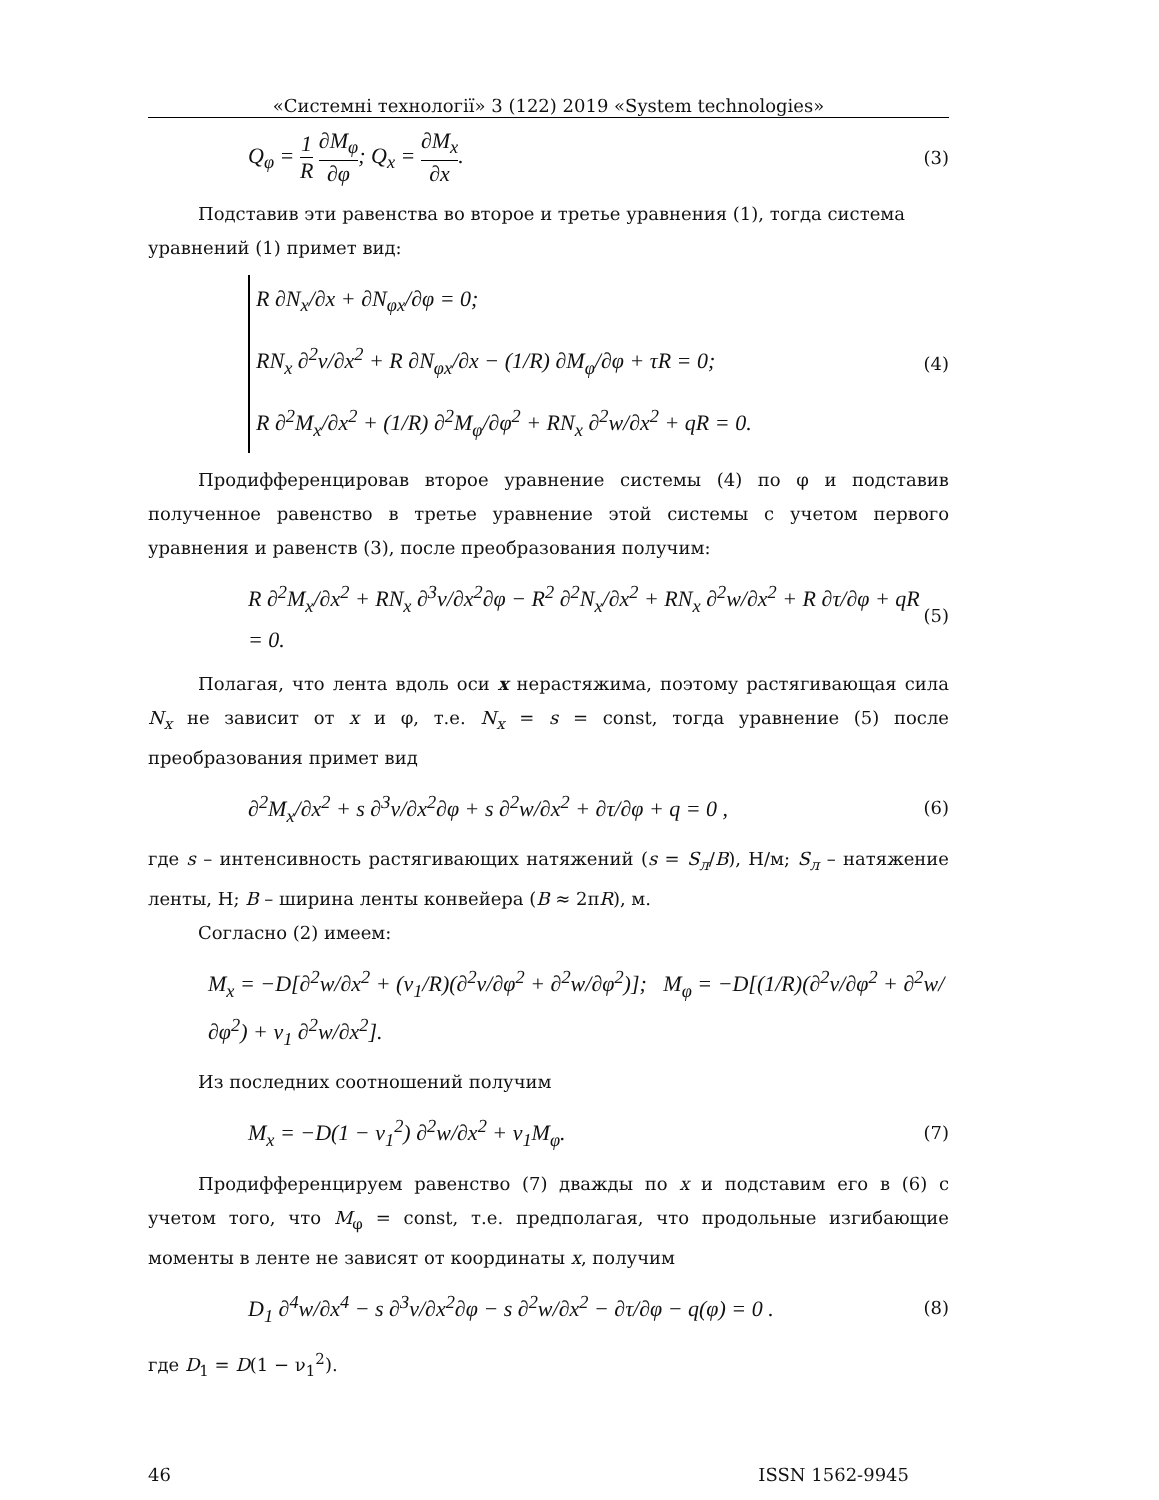«Системні технології» 3 (122) 2019 «System technologies»
Q<sub>φ</sub> = 1 R ∂M<sub>φ</sub> ∂φ; Q<sub>x</sub> = ∂M<sub>x</sub> ∂x. (3)
Подставив эти равенства во второе и третье уравнения (1), тогда система
уравнений (1) примет вид:
R ∂N<sub>x</sub>/∂x + ∂N<sub>φx</sub>/∂φ = 0;
RN<sub>x</sub> ∂<sup>2</sup>v/∂x<sup>2</sup> + R ∂N<sub>φx</sub>/∂x − (1/R) ∂M<sub>φ</sub>/∂φ + τR = 0;
R ∂<sup>2</sup>M<sub>x</sub>/∂x<sup>2</sup> + (1/R) ∂<sup>2</sup>M<sub>φ</sub>/∂φ<sup>2</sup> + RN<sub>x</sub> ∂<sup>2</sup>w/∂x<sup>2</sup> + qR = 0.
(4)
Продифференцировав второе уравнение системы (4) по φ и подставив полученное равенство в третье уравнение этой системы с учетом первого уравнения и равенств (3), после преобразования получим:
R ∂<sup>2</sup>M<sub>x</sub>/∂x<sup>2</sup> + RN<sub>x</sub> ∂<sup>3</sup>v/∂x<sup>2</sup>∂φ − R<sup>2</sup> ∂<sup>2</sup>N<sub>x</sub>/∂x<sup>2</sup> + RN<sub>x</sub> ∂<sup>2</sup>w/∂x<sup>2</sup> + R ∂τ/∂φ + qR = 0. (5)
Полагая, что лента вдоль оси x нерастяжима, поэтому растягивающая сила N<sub>x</sub> не зависит от x и φ, т.е. N<sub>x</sub> = s = const, тогда уравнение (5) после преобразования примет вид
∂<sup>2</sup>M<sub>x</sub>/∂x<sup>2</sup> + s ∂<sup>3</sup>v/∂x<sup>2</sup>∂φ + s ∂<sup>2</sup>w/∂x<sup>2</sup> + ∂τ/∂φ + q = 0 , (6)
где s – интенсивность растягивающих натяжений (s = S<sub>л</sub>/B), Н/м; S<sub>л</sub> – натяжение ленты, Н; B – ширина ленты конвейера (B ≈ 2πR), м.
Согласно (2) имеем:
M<sub>x</sub> = −D[∂<sup>2</sup>w/∂x<sup>2</sup> + (ν<sub>1</sub>/R)(∂<sup>2</sup>v/∂φ<sup>2</sup> + ∂<sup>2</sup>w/∂φ<sup>2</sup>)]; M<sub>φ</sub> = −D[(1/R)(∂<sup>2</sup>v/∂φ<sup>2</sup> + ∂<sup>2</sup>w/∂φ<sup>2</sup>) + ν<sub>1</sub> ∂<sup>2</sup>w/∂x<sup>2</sup>].
Из последних соотношений получим
M<sub>x</sub> = −D(1 − ν<sub>1</sub><sup>2</sup>) ∂<sup>2</sup>w/∂x<sup>2</sup> + ν<sub>1</sub>M<sub>φ</sub>. (7)
Продифференцируем равенство (7) дважды по x и подставим его в (6) с учетом того, что M<sub>φ</sub> = const, т.е. предполагая, что продольные изгибающие моменты в ленте не зависят от координаты x, получим
D<sub>1</sub> ∂<sup>4</sup>w/∂x<sup>4</sup> − s ∂<sup>3</sup>v/∂x<sup>2</sup>∂φ − s ∂<sup>2</sup>w/∂x<sup>2</sup> − ∂τ/∂φ − q(φ) = 0 . (8)
где D<sub>1</sub> = D(1 − ν<sub>1</sub><sup>2</sup>).
46 ISSN 1562-9945